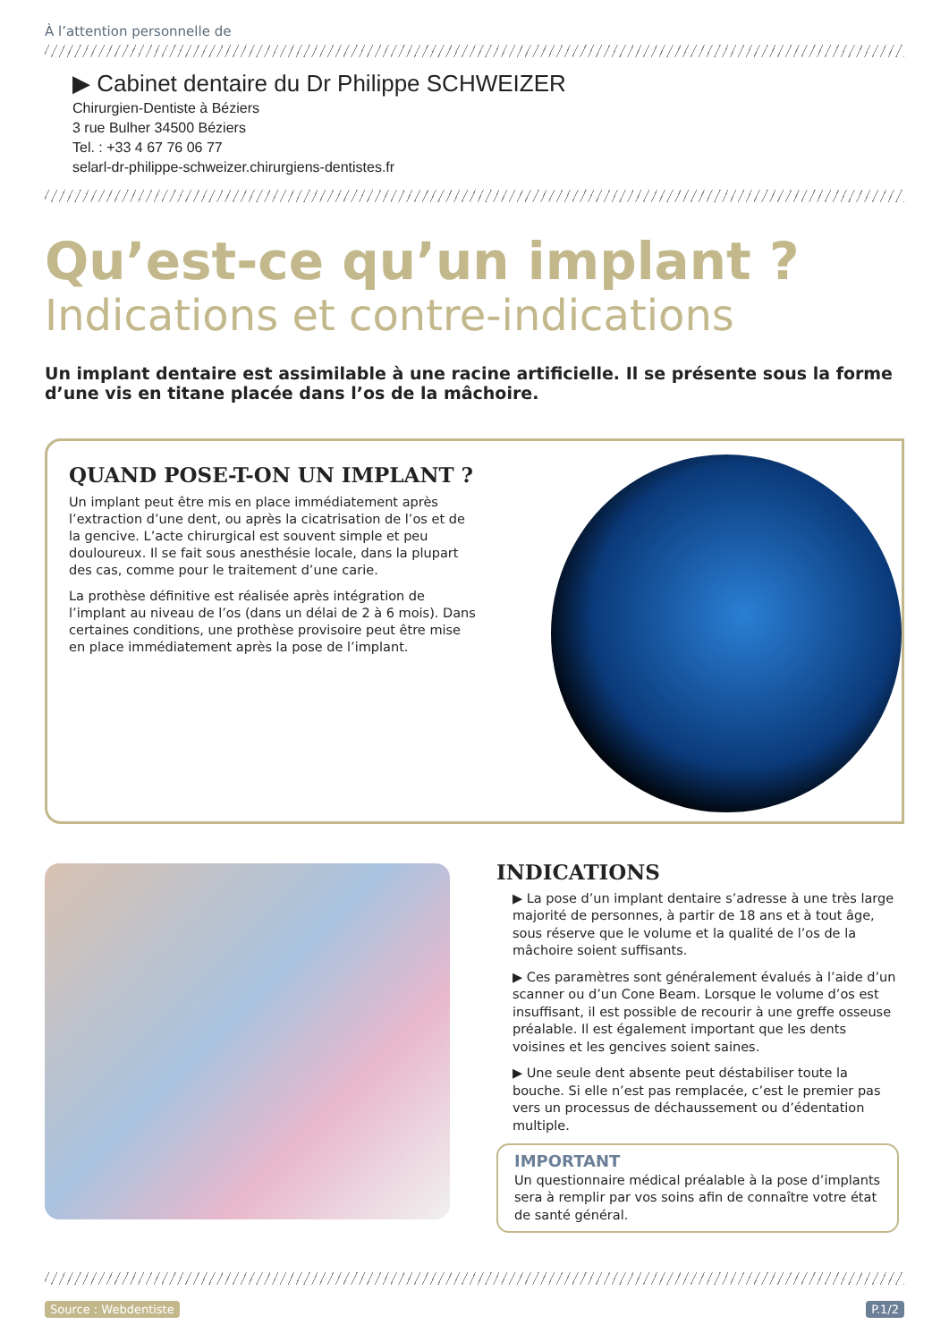À l’attention personnelle de
▶ Cabinet dentaire du Dr Philippe SCHWEIZER
Chirurgien-Dentiste à Béziers
3 rue Bulher 34500 Béziers
Tel. : +33 4 67 76 06 77
selarl-dr-philippe-schweizer.chirurgiens-dentistes.fr
Qu’est-ce qu’un implant ?
Indications et contre-indications
Un implant dentaire est assimilable à une racine artificielle. Il se présente sous la forme d’une vis en titane placée dans l’os de la mâchoire.
QUAND POSE-T-ON UN IMPLANT ?
Un implant peut être mis en place immédiatement après l’extraction d’une dent, ou après la cicatrisation de l’os et de la gencive. L’acte chirurgical est souvent simple et peu douloureux. Il se fait sous anesthésie locale, dans la plupart des cas, comme pour le traitement d’une carie.
La prothèse définitive est réalisée après intégration de l’implant au niveau de l’os (dans un délai de 2 à 6 mois). Dans certaines conditions, une prothèse provisoire peut être mise en place immédiatement après la pose de l’implant.
INDICATIONS
▶ La pose d’un implant dentaire s’adresse à une très large majorité de personnes, à partir de 18 ans et à tout âge, sous réserve que le volume et la qualité de l’os de la mâchoire soient suffisants.
▶ Ces paramètres sont généralement évalués à l’aide d’un scanner ou d’un Cone Beam. Lorsque le volume d’os est insuffisant, il est possible de recourir à une greffe osseuse préalable. Il est également important que les dents voisines et les gencives soient saines.
▶ Une seule dent absente peut déstabiliser toute la bouche. Si elle n’est pas remplacée, c’est le premier pas vers un processus de déchaussement ou d’édentation multiple.
IMPORTANT
Un questionnaire médical préalable à la pose d’implants sera à remplir par vos soins afin de connaître votre état de santé général.
Source : Webdentiste P.1/2